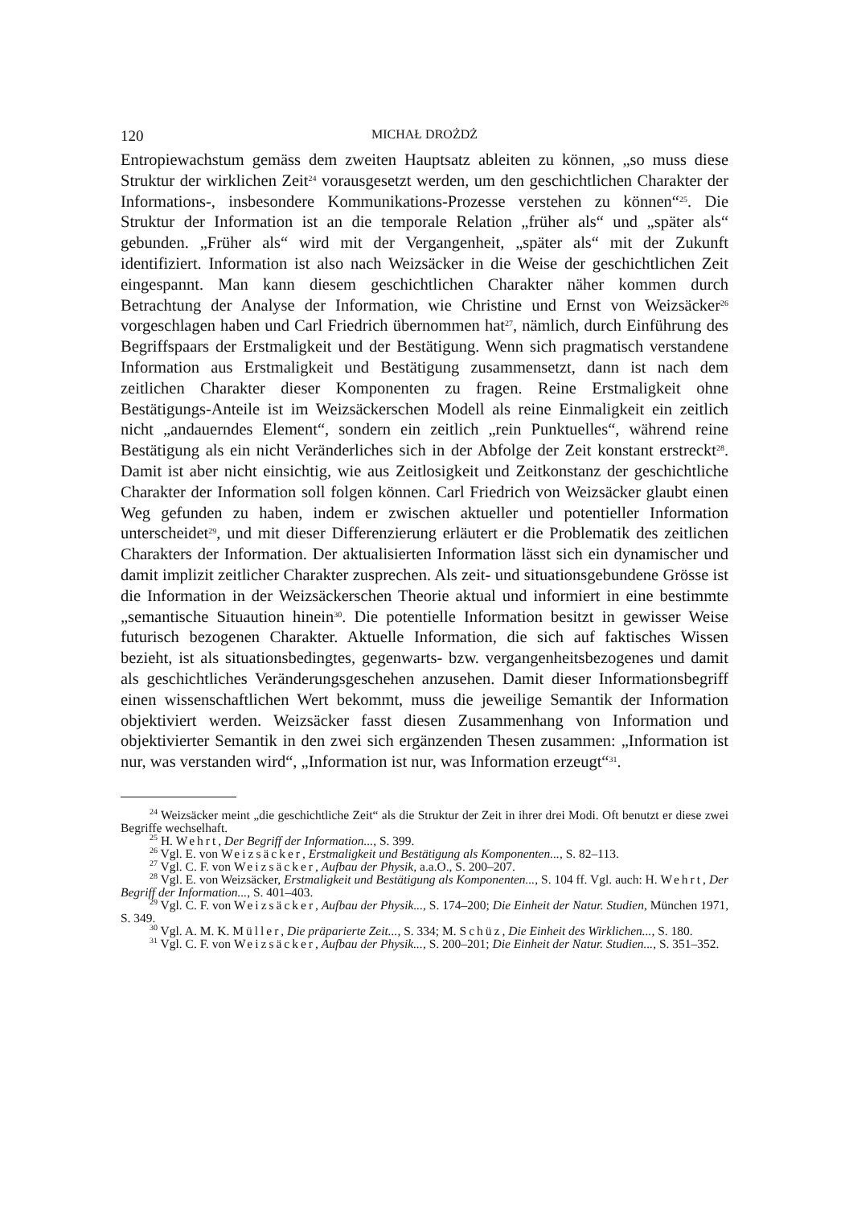120 MICHAŁ DROŻDŻ
Entropiewachstum gemäss dem zweiten Hauptsatz ableiten zu können, „so muss diese Struktur der wirklichen Zeit<sup>24</sup> vorausgesetzt werden, um den geschichtlichen Charakter der Informations-, insbesondere Kommunikations-Prozesse verstehen zu können“<sup>25</sup>. Die Struktur der Information ist an die temporale Relation „früher als“ und „später als“ gebunden. „Früher als“ wird mit der Vergangenheit, „später als“ mit der Zukunft identifiziert. Information ist also nach Weizsäcker in die Weise der geschichtlichen Zeit eingespannt. Man kann diesem geschichtlichen Charakter näher kommen durch Betrachtung der Analyse der Information, wie Christine und Ernst von Weizsäcker<sup>26</sup> vorgeschlagen haben und Carl Friedrich übernommen hat<sup>27</sup>, nämlich, durch Einführung des Begriffspaars der Erstmaligkeit und der Bestätigung. Wenn sich pragmatisch verstandene Information aus Erstmaligkeit und Bestätigung zusammensetzt, dann ist nach dem zeitlichen Charakter dieser Komponenten zu fragen. Reine Erstmaligkeit ohne Bestätigungs-Anteile ist im Weizsäckerschen Modell als reine Einmaligkeit ein zeitlich nicht „andauerndes Element“, sondern ein zeitlich „rein Punktuelles“, während reine Bestätigung als ein nicht Veränderliches sich in der Abfolge der Zeit konstant erstreckt<sup>28</sup>. Damit ist aber nicht einsichtig, wie aus Zeitlosigkeit und Zeitkonstanz der geschichtliche Charakter der Information soll folgen können. Carl Friedrich von Weizsäcker glaubt einen Weg gefunden zu haben, indem er zwischen aktueller und potentieller Information unterscheidet<sup>29</sup>, und mit dieser Differenzierung erläutert er die Problematik des zeitlichen Charakters der Information. Der aktualisierten Information lässt sich ein dynamischer und damit implizit zeitlicher Charakter zusprechen. Als zeit- und situationsgebundene Grösse ist die Information in der Weizsäckerschen Theorie aktual und informiert in eine bestimmte „semantische Situaution hinein<sup>30</sup>. Die potentielle Information besitzt in gewisser Weise futurisch bezogenen Charakter. Aktuelle Information, die sich auf faktisches Wissen bezieht, ist als situationsbedingtes, gegenwarts- bzw. vergangenheitsbezogenes und damit als geschichtliches Veränderungsgeschehen anzusehen. Damit dieser Informationsbegriff einen wissenschaftlichen Wert bekommt, muss die jeweilige Semantik der Information objektiviert werden. Weizsäcker fasst diesen Zusammenhang von Information und objektivierter Semantik in den zwei sich ergänzenden Thesen zusammen: „Information ist nur, was verstanden wird“, „Information ist nur, was Information erzeugt“<sup>31</sup>.
<sup>24</sup> Weizsäcker meint „die geschichtliche Zeit“ als die Struktur der Zeit in ihrer drei Modi. Oft benutzt er diese zwei Begriffe wechselhaft.
<sup>25</sup> H. Wehrt, Der Begriff der Information..., S. 399.
<sup>26</sup> Vgl. E. von Weizsäcker, Erstmaligkeit und Bestätigung als Komponenten..., S. 82–113.
<sup>27</sup> Vgl. C. F. von Weizsäcker, Aufbau der Physik, a.a.O., S. 200–207.
<sup>28</sup> Vgl. E. von Weizsäcker, Erstmaligkeit und Bestätigung als Komponenten..., S. 104 ff. Vgl. auch: H. Wehrt, Der Begriff der Information..., S. 401–403.
<sup>29</sup> Vgl. C. F. von Weizsäcker, Aufbau der Physik..., S. 174–200; Die Einheit der Natur. Studien, München 1971, S. 349.
<sup>30</sup> Vgl. A. M. K. Müller, Die präparierte Zeit..., S. 334; M. Schüz, Die Einheit des Wirklichen..., S. 180.
<sup>31</sup> Vgl. C. F. von Weizsäcker, Aufbau der Physik..., S. 200–201; Die Einheit der Natur. Studien..., S. 351–352.